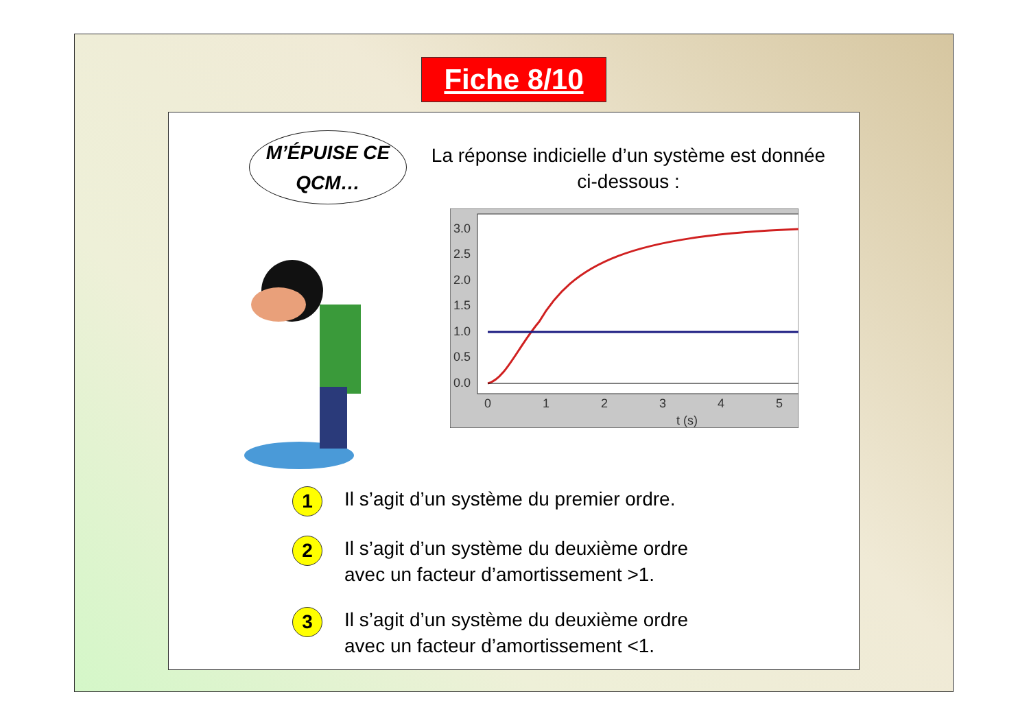Fiche 8/10
M’ÉPUISE CE
QCM…
La réponse indicielle d’un système est donnée ci-dessous :
3.0
2.5
2.0
1.5
1.0
0.5
0.0
0
1
2
3
4
5
t (s)
1
Il s’agit d’un système du premier ordre.
2
Il s’agit d’un système du deuxième ordre
avec un facteur d’amortissement >1.
3
Il s’agit d’un système du deuxième ordre
avec un facteur d’amortissement <1.